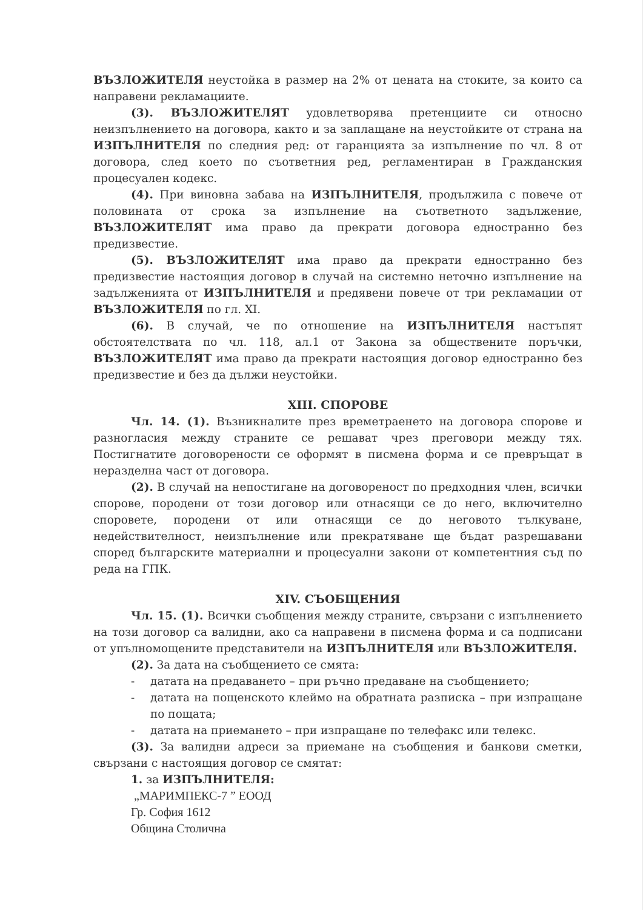ВЪЗЛОЖИТЕЛЯ неустойка в размер на 2% от цената на стоките, за които са направени рекламациите.
(3). ВЪЗЛОЖИТЕЛЯТ удовлетворява претенциите си относно неизпълнението на договора, както и за заплащане на неустойките от страна на ИЗПЪЛНИТЕЛЯ по следния ред: от гаранцията за изпълнение по чл. 8 от договора, след което по съответния ред, регламентиран в Гражданския процесуален кодекс.
(4). При виновна забава на ИЗПЪЛНИТЕЛЯ, продължила с повече от половината от срока за изпълнение на съответното задължение, ВЪЗЛОЖИТЕЛЯТ има право да прекрати договора едностранно без предизвестие.
(5). ВЪЗЛОЖИТЕЛЯТ има право да прекрати едностранно без предизвестие настоящия договор в случай на системно неточно изпълнение на задълженията от ИЗПЪЛНИТЕЛЯ и предявени повече от три рекламации от ВЪЗЛОЖИТЕЛЯ по гл. XI.
(6). В случай, че по отношение на ИЗПЪЛНИТЕЛЯ настъпят обстоятелствата по чл. 118, ал.1 от Закона за обществените поръчки, ВЪЗЛОЖИТЕЛЯТ има право да прекрати настоящия договор едностранно без предизвестие и без да дължи неустойки.
XIII. СПОРОВЕ
Чл. 14. (1). Възникналите през времетраенето на договора спорове и разногласия между страните се решават чрез преговори между тях. Постигнатите договорености се оформят в писмена форма и се превръщат в неразделна част от договора.
(2). В случай на непостигане на договореност по предходния член, всички спорове, породени от този договор или отнасящи се до него, включително споровете, породени от или отнасящи се до неговото тълкуване, недействителност, неизпълнение или прекратяване ще бъдат разрешавани според българските материални и процесуални закони от компетентния съд по реда на ГПК.
XIV. СЪОБЩЕНИЯ
Чл. 15. (1). Всички съобщения между страните, свързани с изпълнението на този договор са валидни, ако са направени в писмена форма и са подписани от упълномощените представители на ИЗПЪЛНИТЕЛЯ или ВЪЗЛОЖИТЕЛЯ.
(2). За дата на съобщението се смята:
- датата на предаването – при ръчно предаване на съобщението;
- датата на пощенското клеймо на обратната разписка – при изпращане по пощата;
- датата на приемането – при изпращане по телефакс или телекс.
(3). За валидни адреси за приемане на съобщения и банкови сметки, свързани с настоящия договор се смятат:
1. за ИЗПЪЛНИТЕЛЯ:
„МАРИМПЕКС-7 ” ЕООД
Гр. София 1612
Община Столична